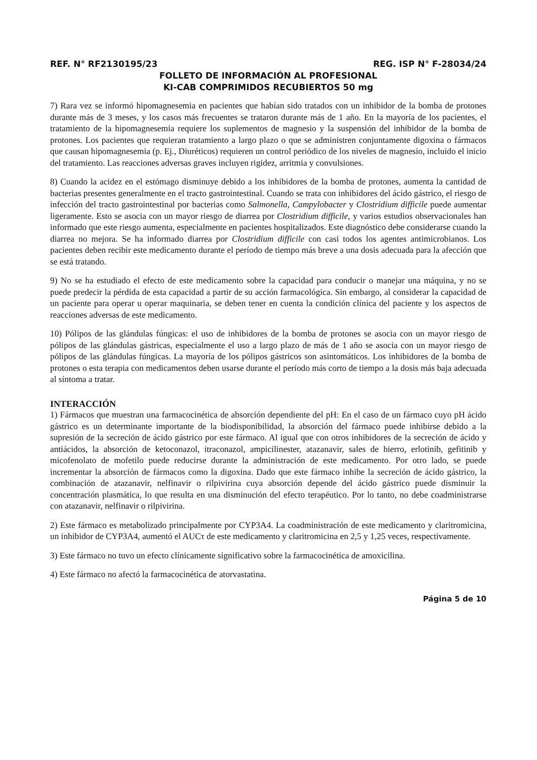REF. N° RF2130195/23 REG. ISP N° F-28034/24
FOLLETO DE INFORMACIÓN AL PROFESIONAL
KI-CAB COMPRIMIDOS RECUBIERTOS 50 mg
7) Rara vez se informó hipomagnesemia en pacientes que habían sido tratados con un inhibidor de la bomba de protones durante más de 3 meses, y los casos más frecuentes se trataron durante más de 1 año. En la mayoría de los pacientes, el tratamiento de la hipomagnesemia requiere los suplementos de magnesio y la suspensión del inhibidor de la bomba de protones. Los pacientes que requieran tratamiento a largo plazo o que se administren conjuntamente digoxina o fármacos que causan hipomagnesemia (p. Ej., Diuréticos) requieren un control periódico de los niveles de magnesio, incluido el inicio del tratamiento. Las reacciones adversas graves incluyen rigidez, arritmia y convulsiones.
8) Cuando la acidez en el estómago disminuye debido a los inhibidores de la bomba de protones, aumenta la cantidad de bacterias presentes generalmente en el tracto gastrointestinal. Cuando se trata con inhibidores del ácido gástrico, el riesgo de infección del tracto gastrointestinal por bacterias como Salmonella, Campylobacter y Clostridium difficile puede aumentar ligeramente. Esto se asocia con un mayor riesgo de diarrea por Clostridium difficile, y varios estudios observacionales han informado que este riesgo aumenta, especialmente en pacientes hospitalizados. Este diagnóstico debe considerarse cuando la diarrea no mejora. Se ha informado diarrea por Clostridium difficile con casi todos los agentes antimicrobianos. Los pacientes deben recibir este medicamento durante el período de tiempo más breve a una dosis adecuada para la afección que se está tratando.
9) No se ha estudiado el efecto de este medicamento sobre la capacidad para conducir o manejar una máquina, y no se puede predecir la pérdida de esta capacidad a partir de su acción farmacológica. Sin embargo, al considerar la capacidad de un paciente para operar u operar maquinaria, se deben tener en cuenta la condición clínica del paciente y los aspectos de reacciones adversas de este medicamento.
10) Pólipos de las glándulas fúngicas: el uso de inhibidores de la bomba de protones se asocia con un mayor riesgo de pólipos de las glándulas gástricas, especialmente el uso a largo plazo de más de 1 año se asocia con un mayor riesgo de pólipos de las glándulas fúngicas. La mayoría de los pólipos gástricos son asintomáticos. Los inhibidores de la bomba de protones o esta terapia con medicamentos deben usarse durante el período más corto de tiempo a la dosis más baja adecuada al síntoma a tratar.
INTERACCIÓN
1) Fármacos que muestran una farmacocinética de absorción dependiente del pH: En el caso de un fármaco cuyo pH ácido gástrico es un determinante importante de la biodisponibilidad, la absorción del fármaco puede inhibirse debido a la supresión de la secreción de ácido gástrico por este fármaco. Al igual que con otros inhibidores de la secreción de ácido y antiácidos, la absorción de ketoconazol, itraconazol, ampicilinester, atazanavir, sales de hierro, erlotinib, gefitinib y micofenolato de mofetilo puede reducirse durante la administración de este medicamento. Por otro lado, se puede incrementar la absorción de fármacos como la digoxina. Dado que este fármaco inhibe la secreción de ácido gástrico, la combinación de atazanavir, nelfinavir o rilpivirina cuya absorción depende del ácido gástrico puede disminuir la concentración plasmática, lo que resulta en una disminución del efecto terapéutico. Por lo tanto, no debe coadministrarse con atazanavir, nelfinavir o rilpivirina.
2) Este fármaco es metabolizado principalmente por CYP3A4. La coadministración de este medicamento y claritromicina, un inhibidor de CYP3A4, aumentó el AUCτ de este medicamento y claritromicina en 2,5 y 1,25 veces, respectivamente.
3) Este fármaco no tuvo un efecto clínicamente significativo sobre la farmacocinética de amoxicilina.
4) Este fármaco no afectó la farmacocinética de atorvastatina.
Página 5 de 10